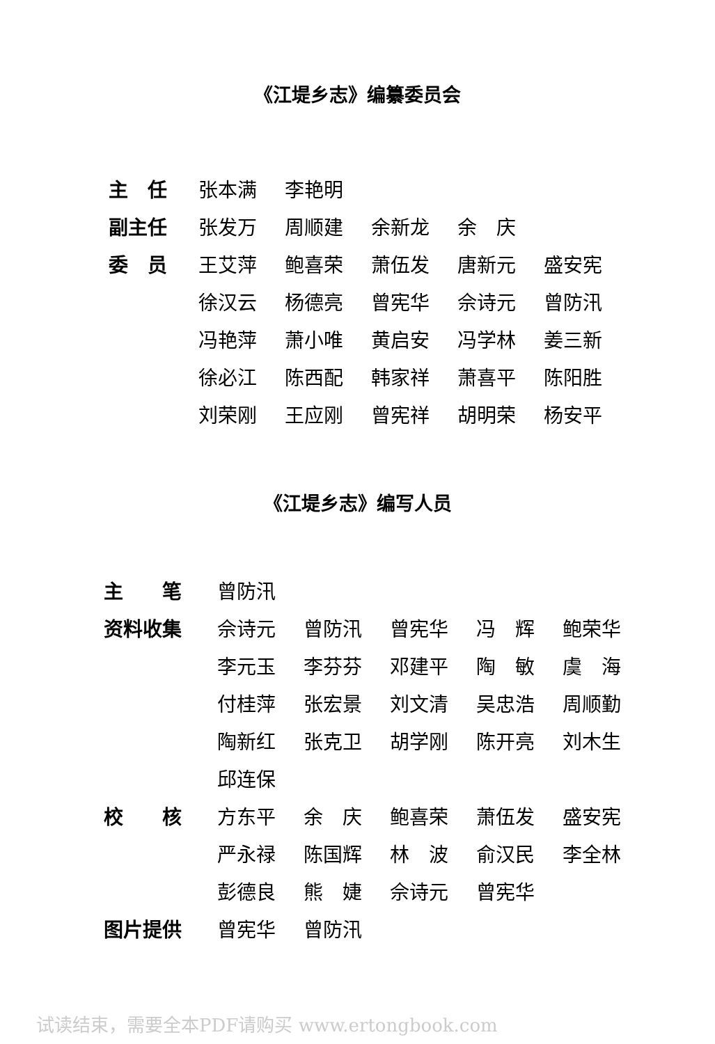《江堤乡志》编纂委员会
| 主 任 | 张本满 | 李艳明 | | | |
| 副主任 | 张发万 | 周顺建 | 余新龙 | 余 庆 | |
| 委 员 | 王艾萍 | 鲍喜荣 | 萧伍发 | 唐新元 | 盛安宪 |
| | 徐汉云 | 杨德亮 | 曾宪华 | 佘诗元 | 曾防汛 |
| | 冯艳萍 | 萧小唯 | 黄启安 | 冯学林 | 姜三新 |
| | 徐必江 | 陈西配 | 韩家祥 | 萧喜平 | 陈阳胜 |
| | 刘荣刚 | 王应刚 | 曾宪祥 | 胡明荣 | 杨安平 |
《江堤乡志》编写人员
| 主 笔 | 曾防汛 | | | | |
| 资料收集 | 佘诗元 | 曾防汛 | 曾宪华 | 冯 辉 | 鲍荣华 |
| | 李元玉 | 李芬芬 | 邓建平 | 陶 敏 | 虞 海 |
| | 付桂萍 | 张宏景 | 刘文清 | 吴忠浩 | 周顺勤 |
| | 陶新红 | 张克卫 | 胡学刚 | 陈开亮 | 刘木生 |
| | 邱连保 | | | | |
| 校 核 | 方东平 | 余 庆 | 鲍喜荣 | 萧伍发 | 盛安宪 |
| | 严永禄 | 陈国辉 | 林 波 | 俞汉民 | 李全林 |
| | 彭德良 | 熊 婕 | 佘诗元 | 曾宪华 | |
| 图片提供 | 曾宪华 | 曾防汛 | | | |
试读结束，需要全本PDF请购买 www.ertongbook.com